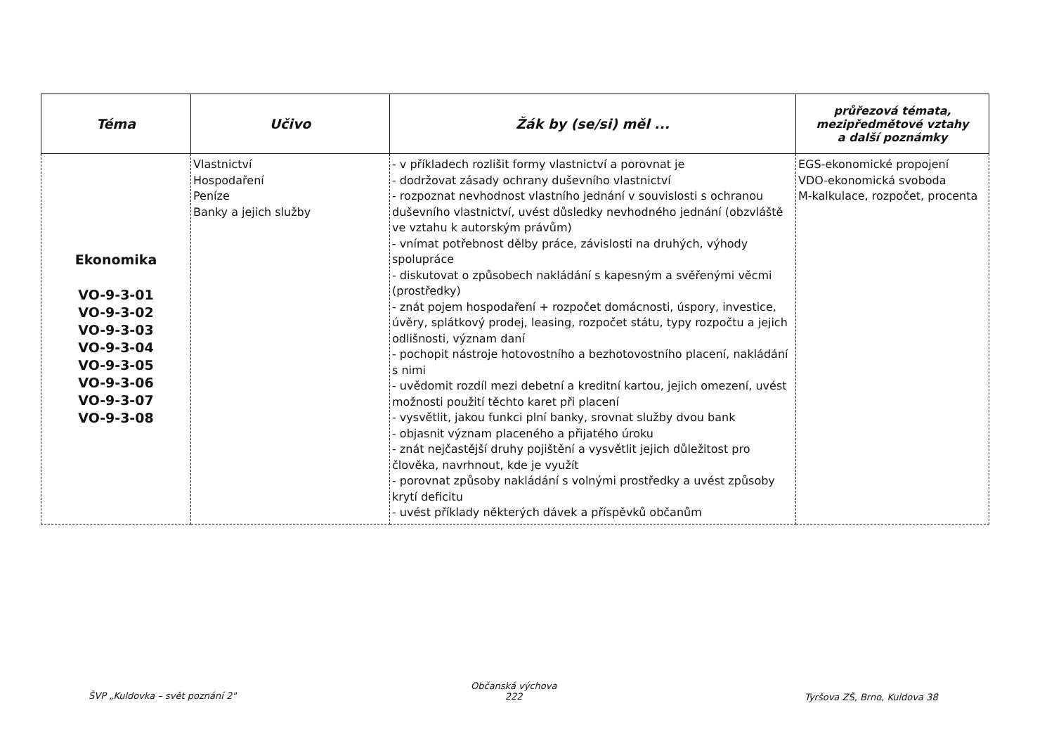| Téma | Učivo | Žák by (se/si) měl ... | průřezová témata, mezipředmětové vztahy a další poznámky |
| --- | --- | --- | --- |
| Ekonomika VO-9-3-01 VO-9-3-02 VO-9-3-03 VO-9-3-04 VO-9-3-05 VO-9-3-06 VO-9-3-07 VO-9-3-08 | Vlastnictví Hospodaření Peníze Banky a jejich služby | - v příkladech rozlišit formy vlastnictví a porovnat je - dodržovat zásady ochrany duševního vlastnictví - rozpoznat nevhodnost vlastního jednání v souvislosti s ochranou duševního vlastnictví, uvést důsledky nevhodného jednání (obzvláště ve vztahu k autorským právům) - vnímat potřebnost dělby práce, závislosti na druhých, výhody spolupráce - diskutovat o způsobech nakládání s kapesným a svěřenými věcmi (prostředky) - znát pojem hospodaření + rozpočet domácnosti, úspory, investice, úvěry, splátkový prodej, leasing, rozpočet státu, typy rozpočtu a jejich odlišnosti, význam daní - pochopit nástroje hotovostního a bezhotovostního placení, nakládání s nimi - uvědomit rozdíl mezi debetní a kreditní kartou, jejich omezení, uvést možnosti použití těchto karet při placení - vysvětlit, jakou funkci plní banky, srovnat služby dvou bank - objasnit význam placeného a přijatého úroku - znát nejčastější druhy pojištění a vysvětlit jejich důležitost pro člověka, navrhnout, kde je využít - porovnat způsoby nakládání s volnými prostředky a uvést způsoby krytí deficitu - uvést příklady některých dávek a příspěvků občanům | EGS-ekonomické propojení VDO-ekonomická svoboda M-kalkulace, rozpočet, procenta |
ŠVP „Kuldovka – svět poznání 2"
Občanská výchova
222
Tyršova ZŠ, Brno, Kuldova 38